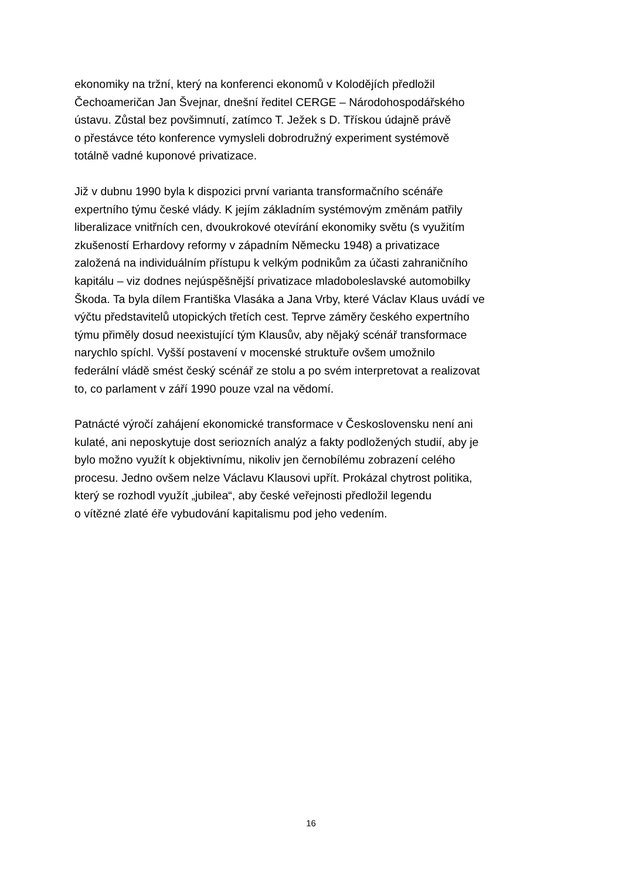ekonomiky na tržní, který na konferenci ekonomů v Kolodějích předložil
Čechoameričan Jan Švejnar, dnešní ředitel CERGE – Národohospodářského
ústavu. Zůstal bez povšimnutí, zatímco T. Ježek s D. Třískou údajně právě
o přestávce této konference vymysleli dobrodružný experiment systémově
totálně vadné kuponové privatizace.
Již v dubnu 1990 byla k dispozici první varianta transformačního scénáře
expertního týmu české vlády. K jejím základním systémovým změnám patřily
liberalizace vnitřních cen, dvoukrokové otevírání ekonomiky světu (s využitím
zkušeností Erhardovy reformy v západním Německu 1948) a privatizace
založená na individuálním přístupu k velkým podnikům za účasti zahraničního
kapitálu – viz dodnes nejúspěšnější privatizace mladoboleslavské automobilky
Škoda. Ta byla dílem Františka Vlasáka a Jana Vrby, které Václav Klaus uvádí ve
výčtu představitelů utopických třetích cest. Teprve záměry českého expertního
týmu přiměly dosud neexistující tým Klausův, aby nějaký scénář transformace
narychlo spíchl. Vyšší postavení v mocenské struktuře ovšem umožnilo
federální vládě smést český scénář ze stolu a po svém interpretovat a realizovat
to, co parlament v září 1990 pouze vzal na vědomí.
Patnácté výročí zahájení ekonomické transformace v Československu není ani
kulaté, ani neposkytuje dost seriozních analýz a fakty podložených studií, aby je
bylo možno využít k objektivnímu, nikoliv jen černobílému zobrazení celého
procesu. Jedno ovšem nelze Václavu Klausovi upřít. Prokázal chytrost politika,
který se rozhodl využít „jubilea“, aby české veřejnosti předložil legendu
o vítězné zlaté éře vybudování kapitalismu pod jeho vedením.
16